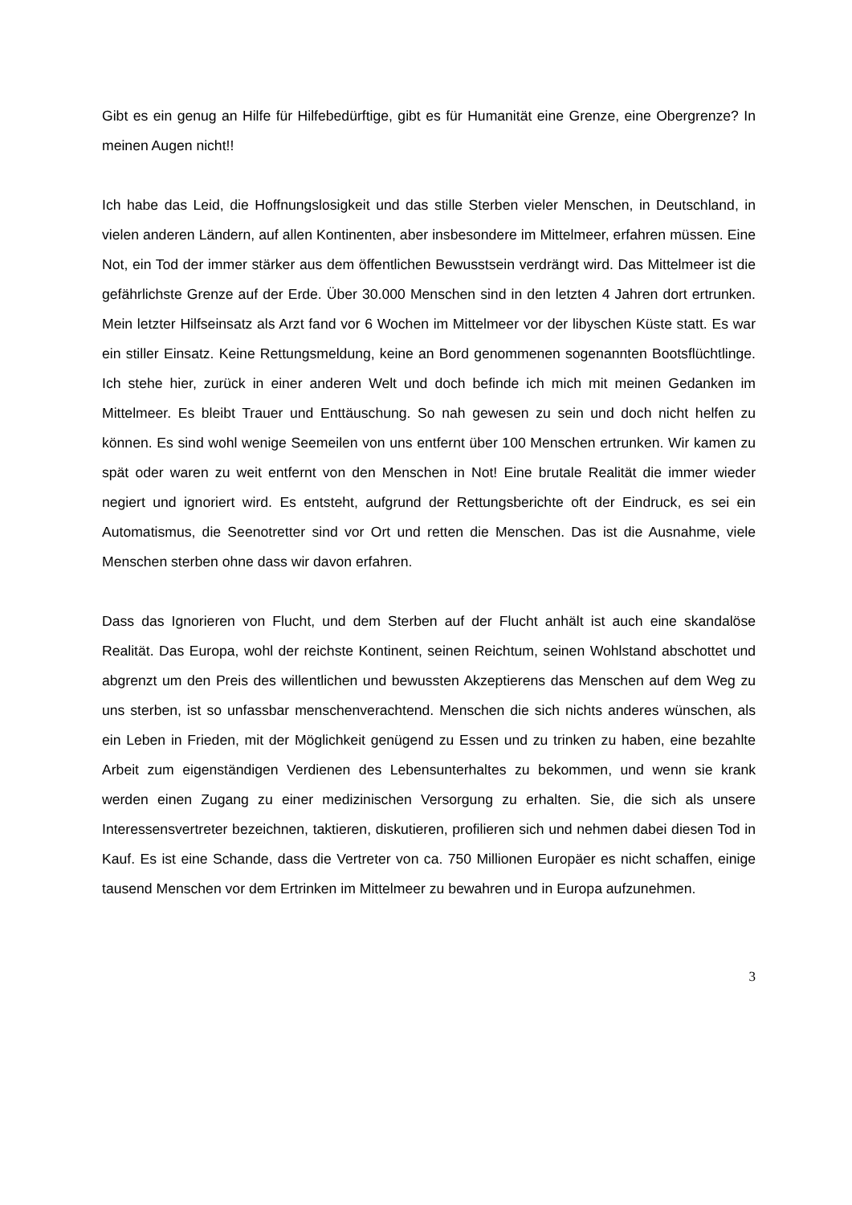Gibt es ein genug an Hilfe für Hilfebedürftige, gibt es für Humanität eine Grenze, eine Obergrenze? In meinen Augen nicht!!
Ich habe das Leid, die Hoffnungslosigkeit und das stille Sterben vieler Menschen, in Deutschland, in vielen anderen Ländern, auf allen Kontinenten, aber insbesondere im Mittelmeer, erfahren müssen. Eine Not, ein Tod der immer stärker aus dem öffentlichen Bewusstsein verdrängt wird. Das Mittelmeer ist die gefährlichste Grenze auf der Erde. Über 30.000 Menschen sind in den letzten 4 Jahren dort ertrunken. Mein letzter Hilfseinsatz als Arzt fand vor 6 Wochen im Mittelmeer vor der libyschen Küste statt. Es war ein stiller Einsatz. Keine Rettungsmeldung, keine an Bord genommenen sogenannten Bootsflüchtlinge. Ich stehe hier, zurück in einer anderen Welt und doch befinde ich mich mit meinen Gedanken im Mittelmeer. Es bleibt Trauer und Enttäuschung. So nah gewesen zu sein und doch nicht helfen zu können. Es sind wohl wenige Seemeilen von uns entfernt über 100 Menschen ertrunken. Wir kamen zu spät oder waren zu weit entfernt von den Menschen in Not! Eine brutale Realität die immer wieder negiert und ignoriert wird. Es entsteht, aufgrund der Rettungsberichte oft der Eindruck, es sei ein Automatismus, die Seenotretter sind vor Ort und retten die Menschen. Das ist die Ausnahme, viele Menschen sterben ohne dass wir davon erfahren.
Dass das Ignorieren von Flucht, und dem Sterben auf der Flucht anhält ist auch eine skandalöse Realität. Das Europa, wohl der reichste Kontinent, seinen Reichtum, seinen Wohlstand abschottet und abgrenzt um den Preis des willentlichen und bewussten Akzeptierens das Menschen auf dem Weg zu uns sterben, ist so unfassbar menschenverachtend. Menschen die sich nichts anderes wünschen, als ein Leben in Frieden, mit der Möglichkeit genügend zu Essen und zu trinken zu haben, eine bezahlte Arbeit zum eigenständigen Verdienen des Lebensunterhaltes zu bekommen, und wenn sie krank werden einen Zugang zu einer medizinischen Versorgung zu erhalten. Sie, die sich als unsere Interessensvertreter bezeichnen, taktieren, diskutieren, profilieren sich und nehmen dabei diesen Tod in Kauf. Es ist eine Schande, dass die Vertreter von ca. 750 Millionen Europäer es nicht schaffen, einige tausend Menschen vor dem Ertrinken im Mittelmeer zu bewahren und in Europa aufzunehmen.
3